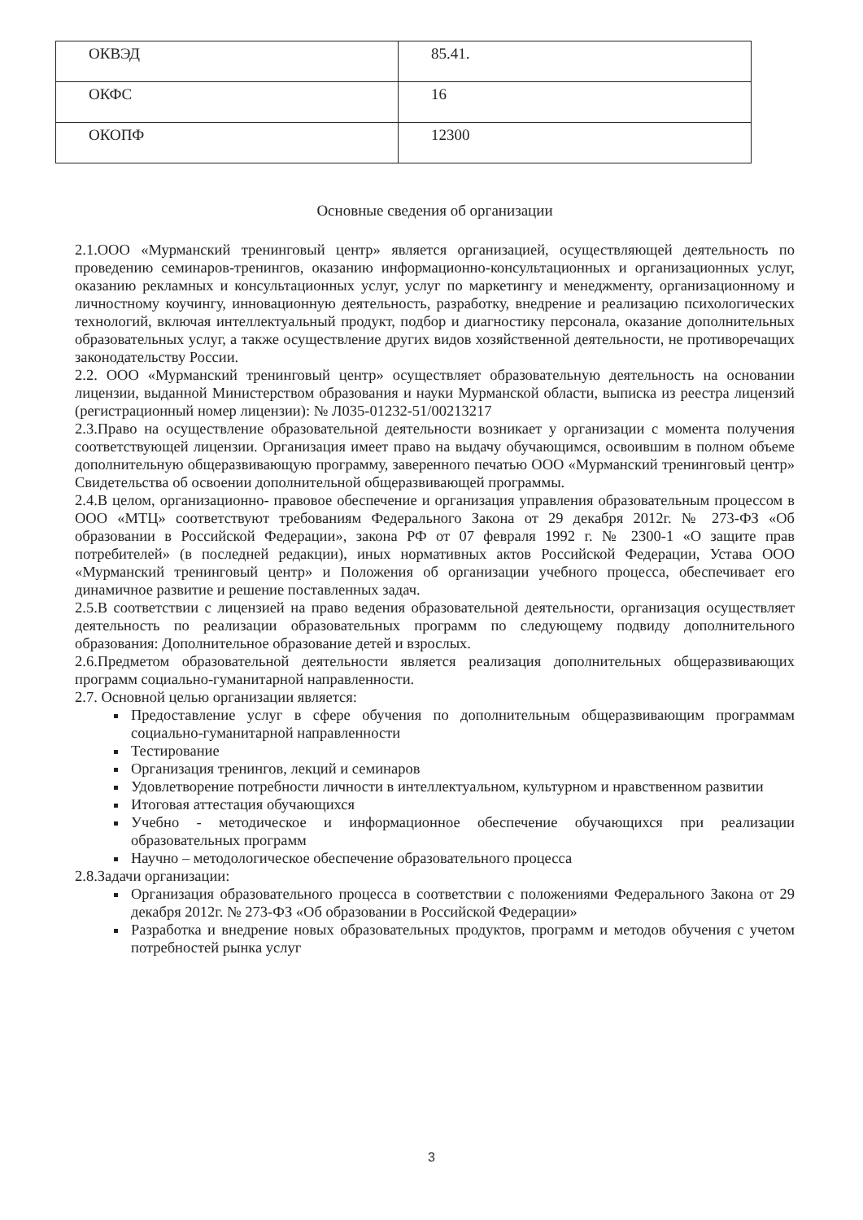| ОКВЭД | 85.41. |
| ОКФС | 16 |
| ОКОПФ | 12300 |
Основные сведения об организации
2.1.ООО «Мурманский тренинговый центр» является организацией, осуществляющей деятельность по проведению семинаров-тренингов, оказанию информационно-консультационных и организационных услуг, оказанию рекламных и консультационных услуг, услуг по маркетингу и менеджменту, организационному и личностному коучингу, инновационную деятельность, разработку, внедрение и реализацию психологических технологий, включая интеллектуальный продукт, подбор и диагностику персонала, оказание дополнительных образовательных услуг, а также осуществление других видов хозяйственной деятельности, не противоречащих законодательству России.
2.2. ООО «Мурманский тренинговый центр» осуществляет образовательную деятельность на основании лицензии, выданной Министерством образования и науки Мурманской области, выписка из реестра лицензий (регистрационный номер лицензии): № Л035-01232-51/00213217
2.3.Право на осуществление образовательной деятельности возникает у организации с момента получения соответствующей лицензии. Организация имеет право на выдачу обучающимся, освоившим в полном объеме дополнительную общеразвивающую программу, заверенного печатью ООО «Мурманский тренинговый центр» Свидетельства об освоении дополнительной общеразвивающей программы.
2.4.В целом, организационно- правовое обеспечение и организация управления образовательным процессом в ООО «МТЦ» соответствуют требованиям Федерального Закона от 29 декабря 2012г. № 273-ФЗ «Об образовании в Российской Федерации», закона РФ от 07 февраля 1992 г. № 2300-1 «О защите прав потребителей» (в последней редакции), иных нормативных актов Российской Федерации, Устава ООО «Мурманский тренинговый центр» и Положения об организации учебного процесса, обеспечивает его динамичное развитие и решение поставленных задач.
2.5.В соответствии с лицензией на право ведения образовательной деятельности, организация осуществляет деятельность по реализации образовательных программ по следующему подвиду дополнительного образования: Дополнительное образование детей и взрослых.
2.6.Предметом образовательной деятельности является реализация дополнительных общеразвивающих программ социально-гуманитарной направленности.
2.7. Основной целью организации является:
Предоставление услуг в сфере обучения по дополнительным общеразвивающим программам социально-гуманитарной направленности
Тестирование
Организация тренингов, лекций и семинаров
Удовлетворение потребности личности в интеллектуальном, культурном и нравственном развитии
Итоговая аттестация обучающихся
Учебно - методическое и информационное обеспечение обучающихся при реализации образовательных программ
Научно – методологическое обеспечение образовательного процесса
2.8.Задачи организации:
Организация образовательного процесса в соответствии с положениями Федерального Закона от 29 декабря 2012г. № 273-ФЗ «Об образовании в Российской Федерации»
Разработка и внедрение новых образовательных продуктов, программ и методов обучения с учетом потребностей рынка услуг
3